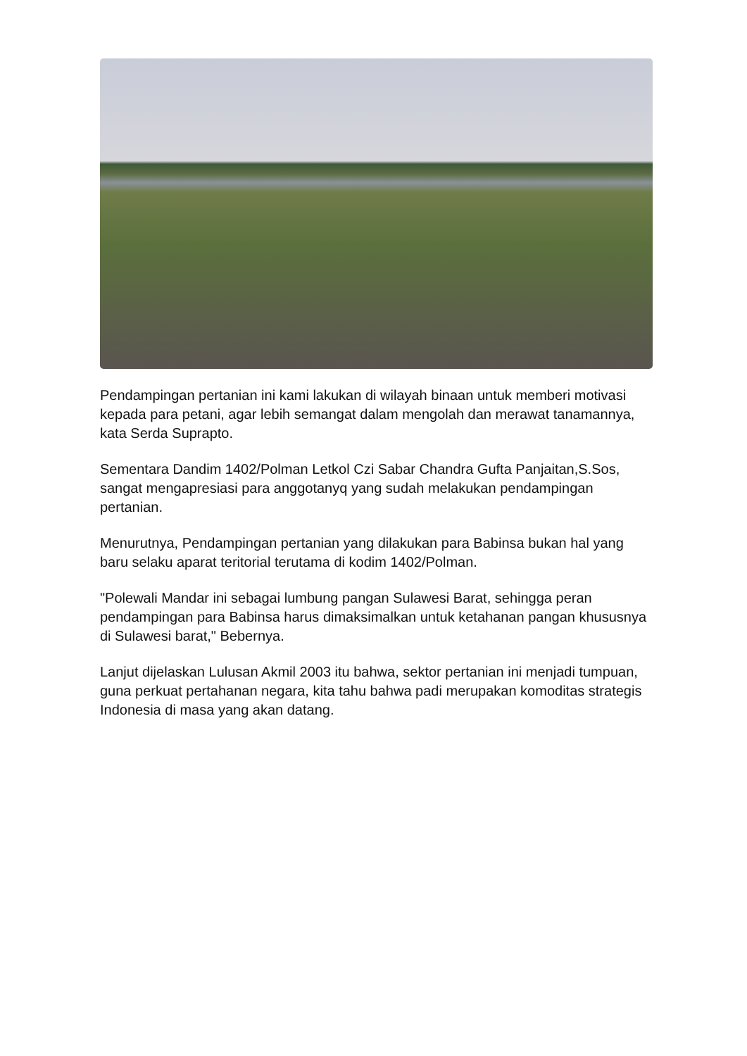Pendampingan pertanian ini kami lakukan di wilayah binaan untuk memberi motivasi kepada para petani, agar lebih semangat dalam mengolah dan merawat tanamannya, kata Serda Suprapto.
Sementara Dandim 1402/Polman Letkol Czi Sabar Chandra Gufta Panjaitan,S.Sos, sangat mengapresiasi para anggotanyq yang sudah melakukan pendampingan pertanian.
Menurutnya, Pendampingan pertanian yang dilakukan para Babinsa bukan hal yang baru selaku aparat teritorial terutama di kodim 1402/Polman.
"Polewali Mandar ini sebagai lumbung pangan Sulawesi Barat, sehingga peran pendampingan para Babinsa harus dimaksimalkan untuk ketahanan pangan khususnya di Sulawesi barat," Bebernya.
Lanjut dijelaskan Lulusan Akmil 2003 itu bahwa, sektor pertanian ini menjadi tumpuan, guna perkuat pertahanan negara, kita tahu bahwa padi merupakan komoditas strategis Indonesia di masa yang akan datang.